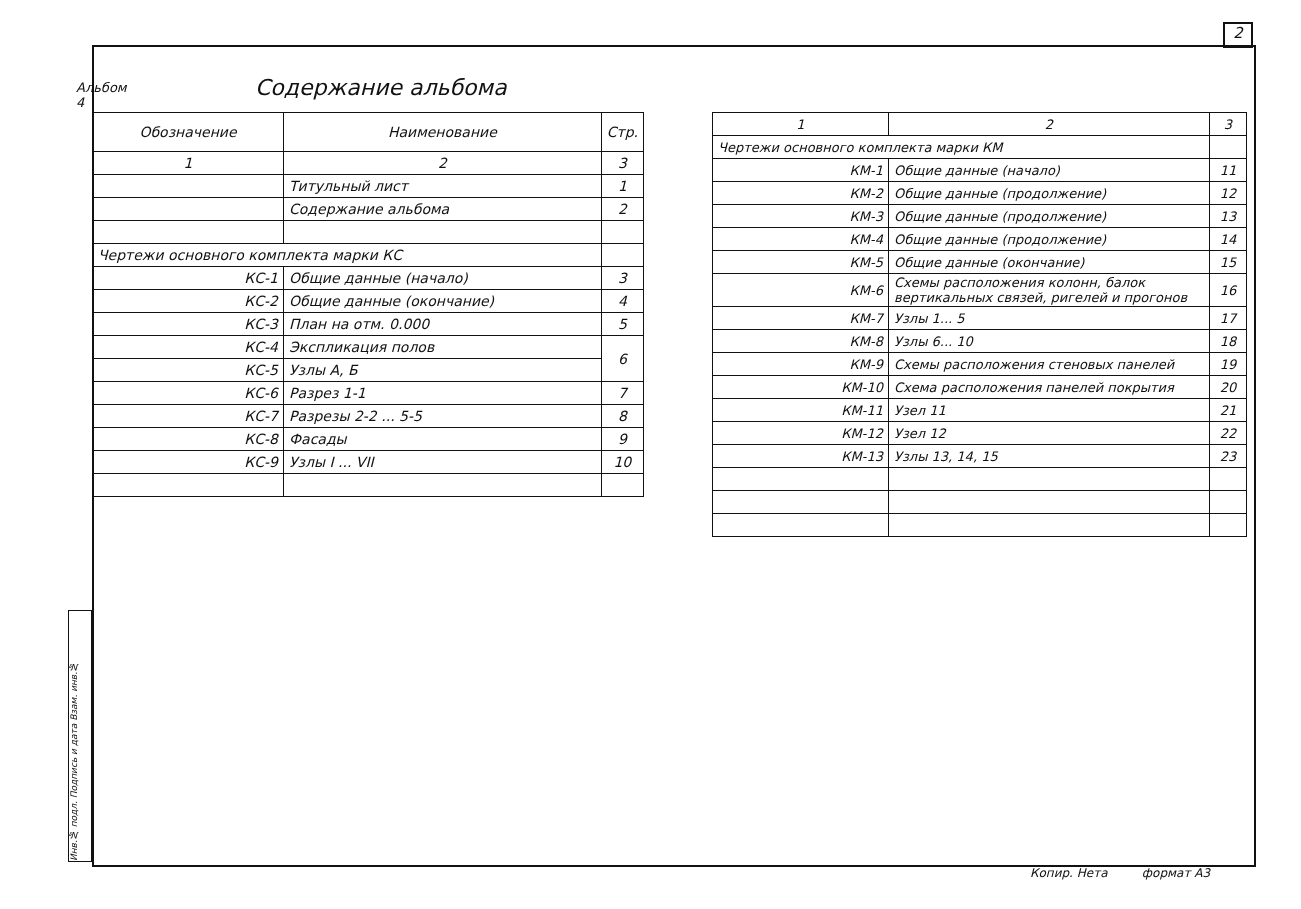2
Альбом 4
Инв.№ подл. Подпись и дата Взам. инв.№
Содержание альбома
| Обозначение | Наименование | Стр. |
| --- | --- | --- |
| 1 | 2 | 3 |
| | Титульный лист | 1 |
| | Содержание альбома | 2 |
| Чертежи основного комплекта марки КС | | |
| КС-1 | Общие данные (начало) | 3 |
| КС-2 | Общие данные (окончание) | 4 |
| КС-3 | План на отм. 0.000 | 5 |
| КС-4 | Экспликация полов | 6 |
| КС-5 | Узлы А, Б | |
| КС-6 | Разрез 1-1 | 7 |
| КС-7 | Разрезы 2-2 ... 5-5 | 8 |
| КС-8 | Фасады | 9 |
| КС-9 | Узлы I ... VII | 10 |
| 1 | 2 | 3 |
| Чертежи основного комплекта марки КМ | | |
| КМ-1 | Общие данные (начало) | 11 |
| КМ-2 | Общие данные (продолжение) | 12 |
| КМ-3 | Общие данные (продолжение) | 13 |
| КМ-4 | Общие данные (продолжение) | 14 |
| КМ-5 | Общие данные (окончание) | 15 |
| КМ-6 | Схемы расположения колонн, балок вертикальных связей, ригелей и прогонов | 16 |
| КМ-7 | Узлы 1... 5 | 17 |
| КМ-8 | Узлы 6... 10 | 18 |
| КМ-9 | Схемы расположения стеновых панелей | 19 |
| КМ-10 | Схема расположения панелей покрытия | 20 |
| КМ-11 | Узел 11 | 21 |
| КМ-12 | Узел 12 | 22 |
| КМ-13 | Узлы 13, 14, 15 | 23 |
Копир. Нета формат А3